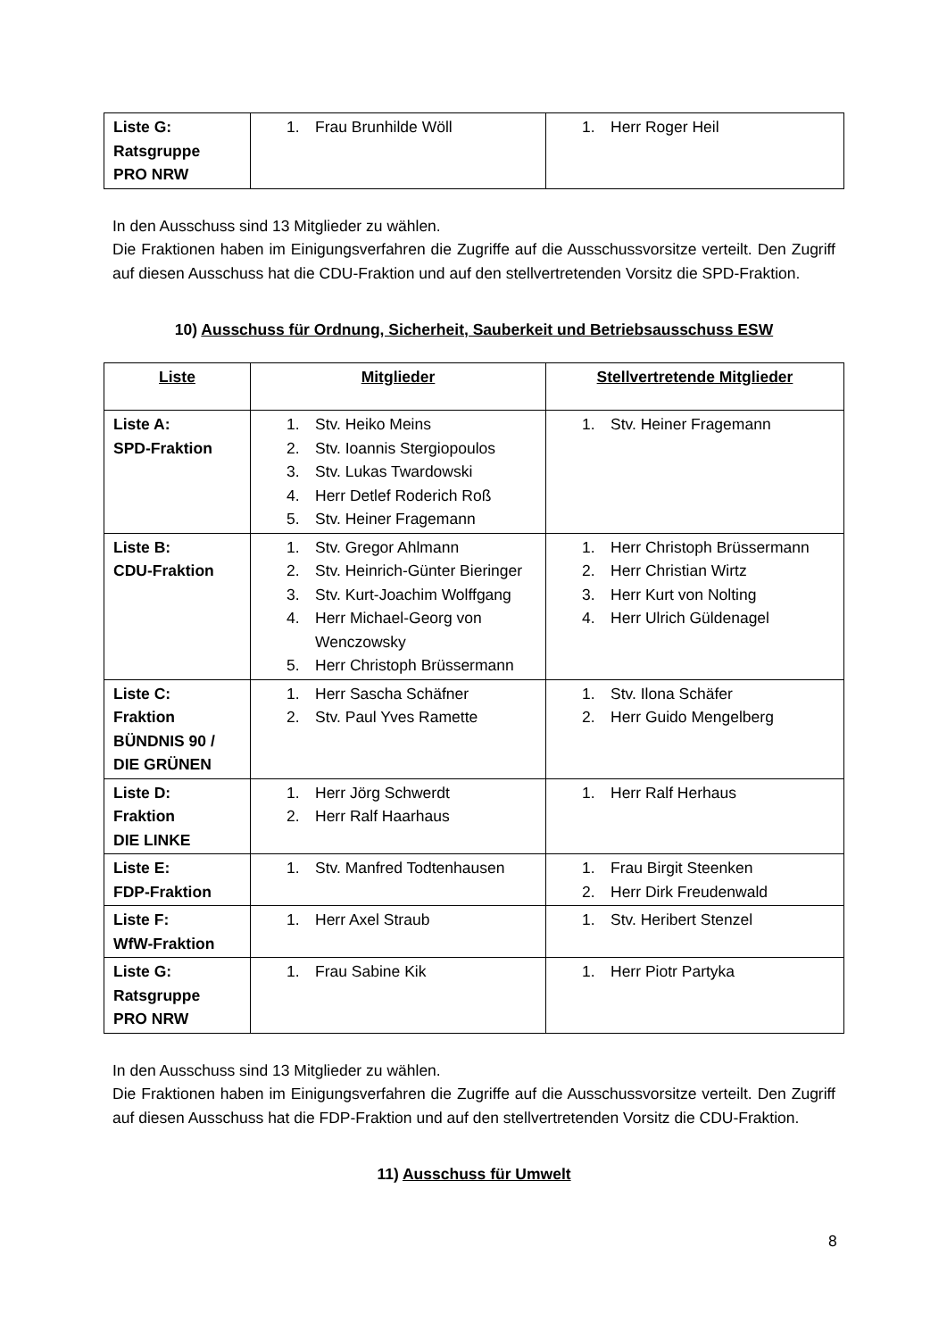| Liste G: Ratsgruppe PRO NRW | 1. Frau Brunhilde Wöll | 1. Herr Roger Heil |
In den Ausschuss sind 13 Mitglieder zu wählen.
Die Fraktionen haben im Einigungsverfahren die Zugriffe auf die Ausschussvorsitze verteilt. Den Zugriff auf diesen Ausschuss hat die CDU-Fraktion und auf den stellvertretenden Vorsitz die SPD-Fraktion.
10) Ausschuss für Ordnung, Sicherheit, Sauberkeit und Betriebsausschuss ESW
| Liste | Mitglieder | Stellvertretende Mitglieder |
| --- | --- | --- |
| Liste A: SPD-Fraktion | 1. Stv. Heiko Meins 2. Stv. Ioannis Stergiopoulos 3. Stv. Lukas Twardowski 4. Herr Detlef Roderich Roß 5. Stv. Heiner Fragemann | 1. Stv. Heiner Fragemann |
| Liste B: CDU-Fraktion | 1. Stv. Gregor Ahlmann 2. Stv. Heinrich-Günter Bieringer 3. Stv. Kurt-Joachim Wolffgang 4. Herr Michael-Georg von Wenczowsky 5. Herr Christoph Brüssermann | 1. Herr Christoph Brüssermann 2. Herr Christian Wirtz 3. Herr Kurt von Nolting 4. Herr Ulrich Güldenagel |
| Liste C: Fraktion BÜNDNIS 90 / DIE GRÜNEN | 1. Herr Sascha Schäfner 2. Stv. Paul Yves Ramette | 1. Stv. Ilona Schäfer 2. Herr Guido Mengelberg |
| Liste D: Fraktion DIE LINKE | 1. Herr Jörg Schwerdt 2. Herr Ralf Haarhaus | 1. Herr Ralf Herhaus |
| Liste E: FDP-Fraktion | 1. Stv. Manfred Todtenhausen | 1. Frau Birgit Steenken 2. Herr Dirk Freudenwald |
| Liste F: WfW-Fraktion | 1. Herr Axel Straub | 1. Stv. Heribert Stenzel |
| Liste G: Ratsgruppe PRO NRW | 1. Frau Sabine Kik | 1. Herr Piotr Partyka |
In den Ausschuss sind 13 Mitglieder zu wählen.
Die Fraktionen haben im Einigungsverfahren die Zugriffe auf die Ausschussvorsitze verteilt. Den Zugriff auf diesen Ausschuss hat die FDP-Fraktion und auf den stellvertretenden Vorsitz die CDU-Fraktion.
11) Ausschuss für Umwelt
8